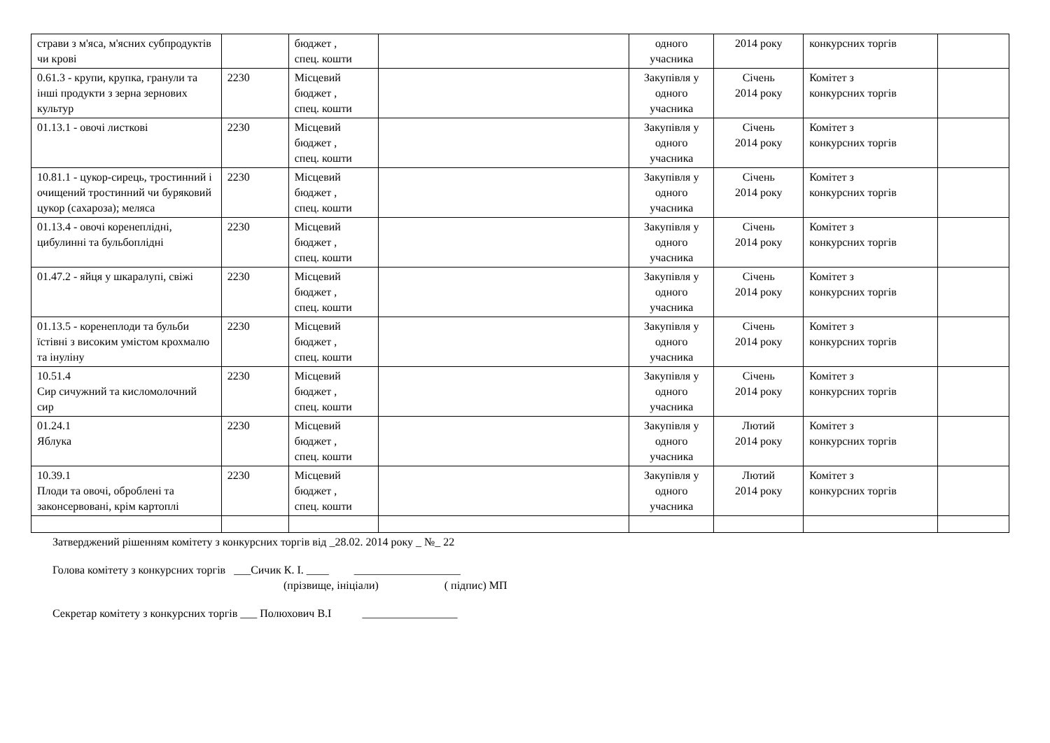| страви з м'яса, м'ясних субпродуктів чи крові | | бюджет , спец. кошти | | одного учасника | 2014 року | конкурсних торгів | |
| 0.61.3 - крупи, крупка, гранули та інші продукти з зерна зернових культур | 2230 | Місцевий бюджет , спец. кошти | | Закупівля у одного учасника | Січень 2014 року | Комітет з конкурсних торгів | |
| 01.13.1 - овочі листкові | 2230 | Місцевий бюджет , спец. кошти | | Закупівля у одного учасника | Січень 2014 року | Комітет з конкурсних торгів | |
| 10.81.1 - цукор-сирець, тростинний і очищений тростинний чи буряковий цукор (сахароза); меляса | 2230 | Місцевий бюджет , спец. кошти | | Закупівля у одного учасника | Січень 2014 року | Комітет з конкурсних торгів | |
| 01.13.4 - овочі коренеплідні, цибулинні та бульбоплідні | 2230 | Місцевий бюджет , спец. кошти | | Закупівля у одного учасника | Січень 2014 року | Комітет з конкурсних торгів | |
| 01.47.2 - яйця у шкаралупі, свіжі | 2230 | Місцевий бюджет , спец. кошти | | Закупівля у одного учасника | Січень 2014 року | Комітет з конкурсних торгів | |
| 01.13.5 - коренеплоди та бульби їстівні з високим умістом крохмалю та інуліну | 2230 | Місцевий бюджет , спец. кошти | | Закупівля у одного учасника | Січень 2014 року | Комітет з конкурсних торгів | |
| 10.51.4 Сир сичужний та кисломолочний сир | 2230 | Місцевий бюджет , спец. кошти | | Закупівля у одного учасника | Січень 2014 року | Комітет з конкурсних торгів | |
| 01.24.1 Яблука | 2230 | Місцевий бюджет , спец. кошти | | Закупівля у одного учасника | Лютий 2014 року | Комітет з конкурсних торгів | |
| 10.39.1 Плоди та овочі, оброблені та законсервовані, крім картоплі | 2230 | Місцевий бюджет , спец. кошти | | Закупівля у одного учасника | Лютий 2014 року | Комітет з конкурсних торгів | |
Затверджений рішенням комітету з конкурсних торгів від _28.02. 2014 року _ №_ 22
Голова комітету з конкурсних торгів ___Сичик К. І. ____ ___________________
(прізвище, ініціали) ( підпис) МП
Секретар комітету з конкурсних торгів ___ Полюхович В.І _________________